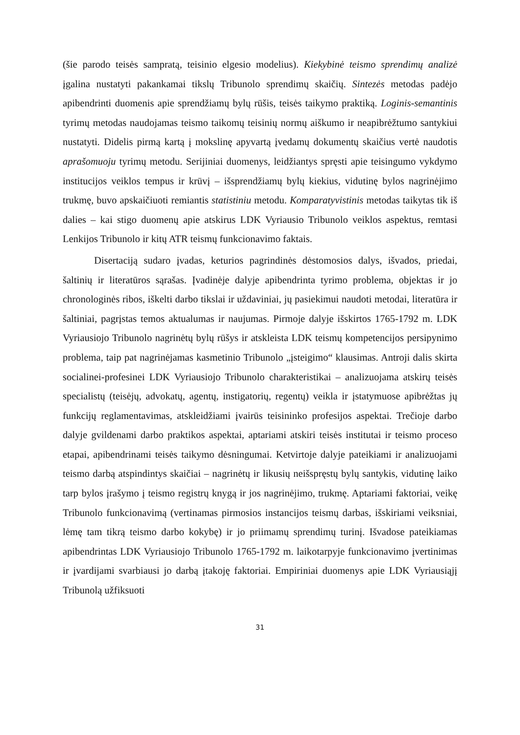(šie parodo teisės sampratą, teisinio elgesio modelius). Kiekybinė teismo sprendimų analizė įgalina nustatyti pakankamai tikslų Tribunolo sprendimų skaičių. Sintezės metodas padėjo apibendrinti duomenis apie sprendžiamų bylų rūšis, teisės taikymo praktiką. Loginis-semantinis tyrimų metodas naudojamas teismo taikomų teisinių normų aiškumo ir neapibrėžtumo santykiui nustatyti. Didelis pirmą kartą į mokslinę apyvartą įvedamų dokumentų skaičius vertė naudotis aprašomuoju tyrimų metodu. Serijiniai duomenys, leidžiantys spręsti apie teisingumo vykdymo institucijos veiklos tempus ir krūvį – išsprendžiamų bylų kiekius, vidutinę bylos nagrinėjimo trukmę, buvo apskaičiuoti remiantis statistiniu metodu. Komparatyvistinis metodas taikytas tik iš dalies – kai stigo duomenų apie atskirus LDK Vyriausio Tribunolo veiklos aspektus, remtasi Lenkijos Tribunolo ir kitų ATR teismų funkcionavimo faktais.
Disertaciją sudaro įvadas, keturios pagrindinės dėstomosios dalys, išvados, priedai, šaltinių ir literatūros sąrašas. Įvadinėje dalyje apibendrinta tyrimo problema, objektas ir jo chronologinės ribos, iškelti darbo tikslai ir uždaviniai, jų pasiekimui naudoti metodai, literatūra ir šaltiniai, pagrįstas temos aktualumas ir naujumas. Pirmoje dalyje išskirtos 1765-1792 m. LDK Vyriausiojo Tribunolo nagrinėtų bylų rūšys ir atskleista LDK teismų kompetencijos persipynimo problema, taip pat nagrinėjamas kasmetinio Tribunolo „įsteigimo“ klausimas. Antroji dalis skirta socialinei-profesinei LDK Vyriausiojo Tribunolo charakteristikai – analizuojama atskirų teisės specialistų (teisėjų, advokatų, agentų, instigatorių, regentų) veikla ir įstatymuose apibrėžtas jų funkcijų reglamentavimas, atskleidžiami įvairūs teisininko profesijos aspektai. Trečioje darbo dalyje gvildenami darbo praktikos aspektai, aptariami atskiri teisės institutai ir teismo proceso etapai, apibendrinami teisės taikymo dėsningumai. Ketvirtoje dalyje pateikiami ir analizuojami teismo darbą atspindintys skaičiai – nagrinėtų ir likusių neišspręstų bylų santykis, vidutinę laiko tarp bylos įrašymo į teismo registrų knygą ir jos nagrinėjimo, trukmę. Aptariami faktoriai, veikę Tribunolo funkcionavimą (vertinamas pirmosios instancijos teismų darbas, išskiriami veiksniai, lėmę tam tikrą teismo darbo kokybę) ir jo priimamų sprendimų turinį. Išvadose pateikiamas apibendrintas LDK Vyriausiojo Tribunolo 1765-1792 m. laikotarpyje funkcionavimo įvertinimas ir įvardijami svarbiausi jo darbą įtakoję faktoriai. Empiriniai duomenys apie LDK Vyriausiąjį Tribunolą užfiksuoti
31